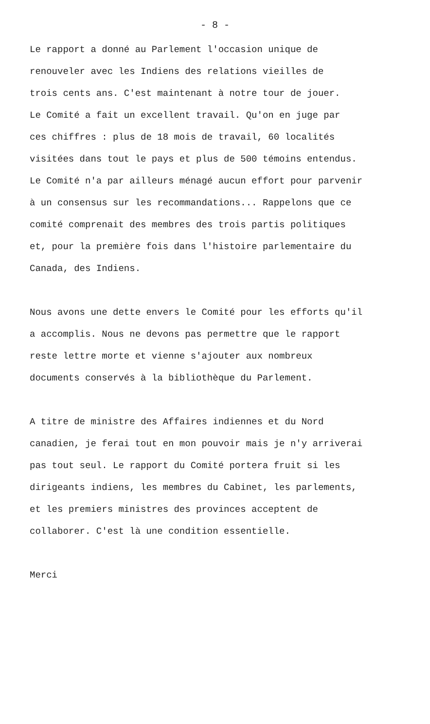- 8 -
Le rapport a donné au Parlement l'occasion unique de
renouveler avec les Indiens des relations vieilles de
trois cents ans. C'est maintenant à notre tour de jouer.
Le Comité a fait un excellent travail. Qu'on en juge par
ces chiffres : plus de 18 mois de travail, 60 localités
visitées dans tout le pays et plus de 500 témoins entendus.
Le Comité n'a par ailleurs ménagé aucun effort pour parvenir
à un consensus sur les recommandations... Rappelons que ce
comité comprenait des membres des trois partis politiques
et, pour la première fois dans l'histoire parlementaire du
Canada, des Indiens.
Nous avons une dette envers le Comité pour les efforts qu'il
a accomplis. Nous ne devons pas permettre que le rapport
reste lettre morte et vienne s'ajouter aux nombreux
documents conservés à la bibliothèque du Parlement.
A titre de ministre des Affaires indiennes et du Nord
canadien, je ferai tout en mon pouvoir mais je n'y arriverai
pas tout seul. Le rapport du Comité portera fruit si les
dirigeants indiens, les membres du Cabinet, les parlements,
et les premiers ministres des provinces acceptent de
collaborer. C'est là une condition essentielle.
Merci